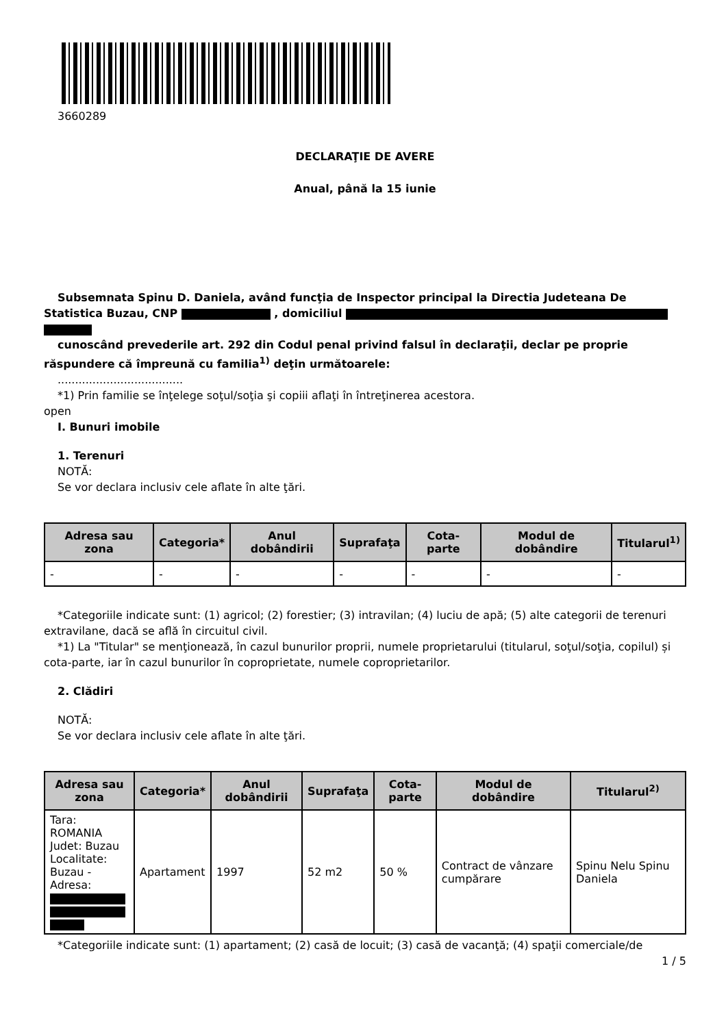3660289
DECLARAŢIE DE AVERE
Anual, până la 15 iunie
Subsemnata Spinu D. Daniela, având funcţia de Inspector principal la Directia Judeteana De Statistica Buzau, CNP , domiciliul
cunoscând prevederile art. 292 din Codul penal privind falsul în declaraţii, declar pe proprie răspundere că împreună cu familia<sup>1)</sup> deţin următoarele:
....................................
*1) Prin familie se înţelege soţul/soţia şi copiii aflaţi în întreţinerea acestora.
open
I. Bunuri imobile
1. Terenuri
NOTĂ:
Se vor declara inclusiv cele aflate în alte ţări.
| Adresa sau zona | Categoria* | Anul dobândirii | Suprafaţa | Cota-parte | Modul de dobândire | Titularul<sup>1)</sup> |
| --- | --- | --- | --- | --- | --- | --- |
| - | - | - | - | - | - | - |
*Categoriile indicate sunt: (1) agricol; (2) forestier; (3) intravilan; (4) luciu de apă; (5) alte categorii de terenuri extravilane, dacă se află în circuitul civil.
*1) La "Titular" se menţionează, în cazul bunurilor proprii, numele proprietarului (titularul, soţul/soţia, copilul) și cota-parte, iar în cazul bunurilor în coproprietate, numele coproprietarilor.
2. Clădiri
NOTĂ:
Se vor declara inclusiv cele aflate în alte ţări.
| Adresa sau zona | Categoria* | Anul dobândirii | Suprafaţa | Cota-parte | Modul de dobândire | Titularul<sup>2)</sup> |
| --- | --- | --- | --- | --- | --- | --- |
| Tara: ROMANIA Judet: Buzau Localitate: Buzau - Adresa: | Apartament | 1997 | 52 m2 | 50 % | Contract de vânzare cumpărare | Spinu Nelu Spinu Daniela |
*Categoriile indicate sunt: (1) apartament; (2) casă de locuit; (3) casă de vacanţă; (4) spaţii comerciale/de
1 / 5